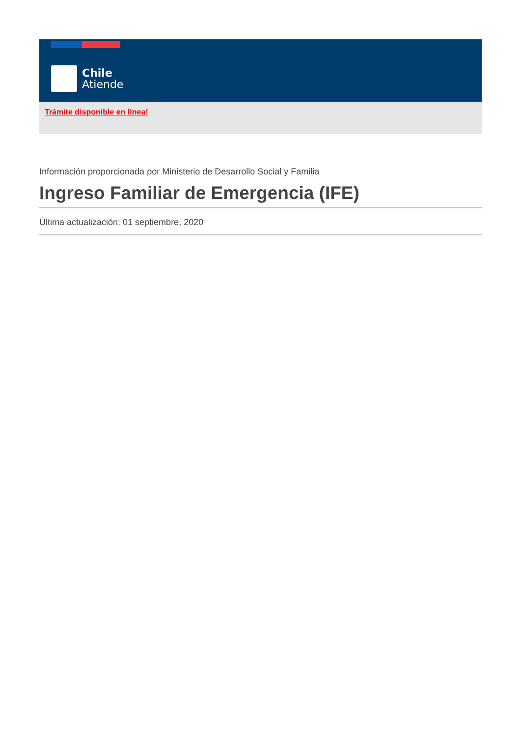Chile
Atiende
Trámite disponible en linea!
Información proporcionada por Ministerio de Desarrollo Social y Familia
Ingreso Familiar de Emergencia (IFE)
Última actualización: 01 septiembre, 2020